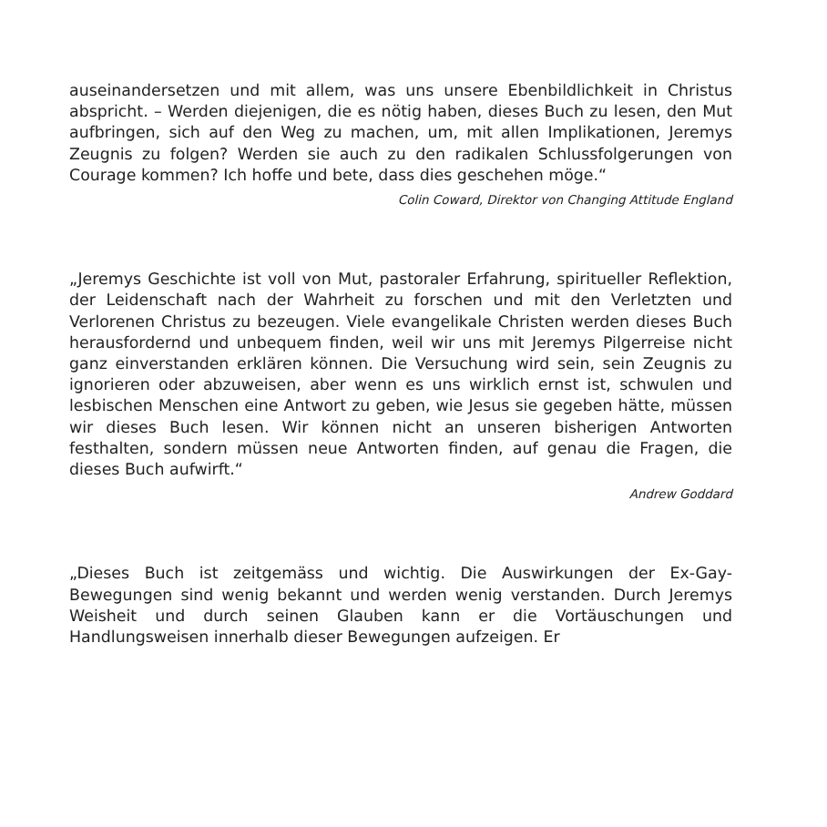auseinandersetzen und mit allem, was uns unsere Ebenbildlichkeit in Christus abspricht. – Werden diejenigen, die es nötig haben, dieses Buch zu lesen, den Mut aufbringen, sich auf den Weg zu machen, um, mit allen Implikationen, Jeremys Zeugnis zu folgen? Werden sie auch zu den radikalen Schlussfolgerungen von Courage kommen? Ich hoffe und bete, dass dies geschehen möge.“
Colin Coward, Direktor von Changing Attitude England
„Jeremys Geschichte ist voll von Mut, pastoraler Erfahrung, spiritueller Reflektion, der Leidenschaft nach der Wahrheit zu forschen und mit den Verletzten und Verlorenen Christus zu bezeugen. Viele evangelikale Christen werden dieses Buch herausfordernd und unbequem finden, weil wir uns mit Jeremys Pilgerreise nicht ganz einverstanden erklären können. Die Versuchung wird sein, sein Zeugnis zu ignorieren oder abzuweisen, aber wenn es uns wirklich ernst ist, schwulen und lesbischen Menschen eine Antwort zu geben, wie Jesus sie gegeben hätte, müssen wir dieses Buch lesen. Wir können nicht an unseren bisherigen Antworten festhalten, sondern müssen neue Antworten finden, auf genau die Fragen, die dieses Buch aufwirft.“
Andrew Goddard
„Dieses Buch ist zeitgemäss und wichtig. Die Auswirkungen der Ex-Gay-Bewegungen sind wenig bekannt und werden wenig verstanden. Durch Jeremys Weisheit und durch seinen Glauben kann er die Vortäuschungen und Handlungsweisen innerhalb dieser Bewegungen aufzeigen. Er